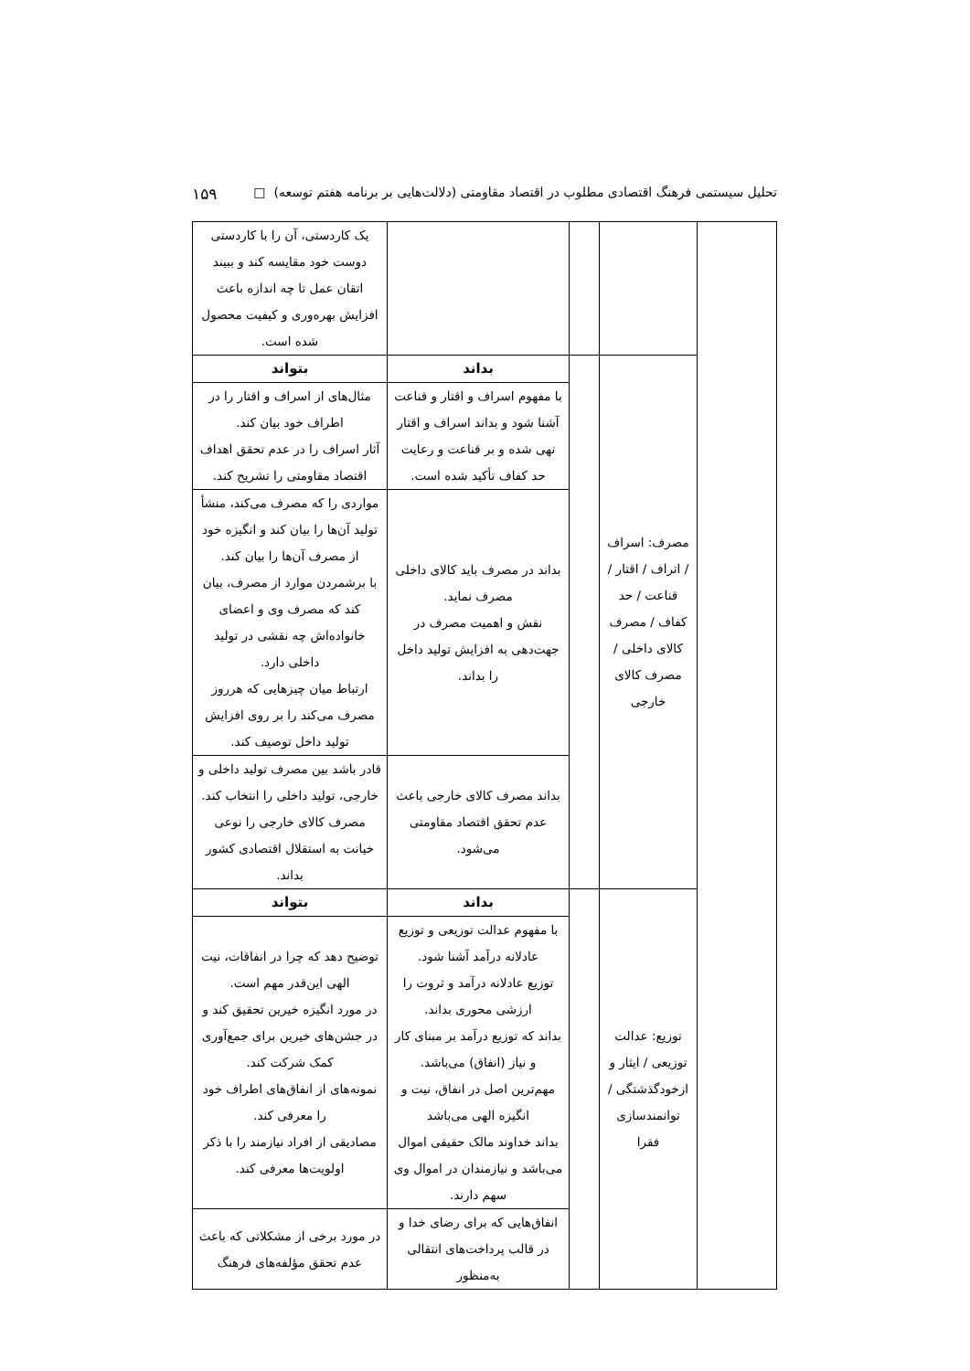تحلیل سیستمی فرهنگ اقتصادی مطلوب در اقتصاد مقاومتی (دلالت‌هایی بر برنامه هفتم توسعه) □ ۱۵۹
| | | | | یک کاردستی، آن را با کاردستی دوست خود مقایسه کند و ببیند اتقان عمل تا چه اندازه باعث افزایش بهره‌وری و کیفیت محصول شده است. |
| | مصرف: اسراف / اتراف / اقتار / قناعت / حد کفاف / مصرف کالای داخلی / مصرف کالای خارجی | | بداند | بتواند |
| | | | با مفهوم اسراف و اقتار و قناعت آشنا شود و بداند اسراف و اقتار نهی شده و بر قناعت و رعایت حد کفاف تأکید شده است. | مثال‌های از اسراف و اقتار را در اطراف خود بیان کند. آثار اسراف را در عدم تحقق اهداف اقتصاد مقاومتی را تشریح کند. |
| | | | بداند در مصرف باید کالای داخلی مصرف نماید. نقش و اهمیت مصرف در جهت‌دهی به افزایش تولید داخل را بداند. | مواردی را که مصرف می‌کند، منشأ تولید آن‌ها را بیان کند و انگیزه خود از مصرف آن‌ها را بیان کند. با برشمردن موارد از مصرف، بیان کند که مصرف وی و اعضای خانواده‌اش چه نقشی در تولید داخلی دارد. ارتباط میان چیزهایی که هرروز مصرف می‌کند را بر روی افزایش تولید داخل توصیف کند. |
| | | | بداند مصرف کالای خارجی باعث عدم تحقق اقتصاد مقاومتی می‌شود. | قادر باشد بین مصرف تولید داخلی و خارجی، تولید داخلی را انتخاب کند. مصرف کالای خارجی را نوعی خیانت به استقلال اقتصادی کشور بداند. |
| | توزیع: عدالت توزیعی / ایثار و ازخودگذشتگی / توانمندسازی فقرا | | بداند | بتواند |
| | | | با مفهوم عدالت توزیعی و توزیع عادلانه درآمد آشنا شود. توزیع عادلانه درآمد و ثروت را ارزشی محوری بداند. بداند که توزیع درآمد بر مبنای کار و نیاز (انفاق) می‌باشد. مهم‌ترین اصل در انفاق، نیت و انگیزه الهی می‌باشد بداند خداوند مالک حقیقی اموال می‌باشد و نیازمندان در اموال وی سهم دارند. | توضیح دهد که چرا در انفاقات، نیت الهی این‌قدر مهم است. در مورد انگیزه خیرین تحقیق کند و در جشن‌های خیرین برای جمع‌آوری کمک شرکت کند. نمونه‌های از انفاق‌های اطراف خود را معرفی کند. مصادیقی از افراد نیازمند را با ذکر اولویت‌ها معرفی کند. |
| | | | انفاق‌هایی که برای رضای خدا و در قالب پرداخت‌های انتقالی به‌منظور | در مورد برخی از مشکلاتی که باعث عدم تحقق مؤلفه‌های فرهنگ |